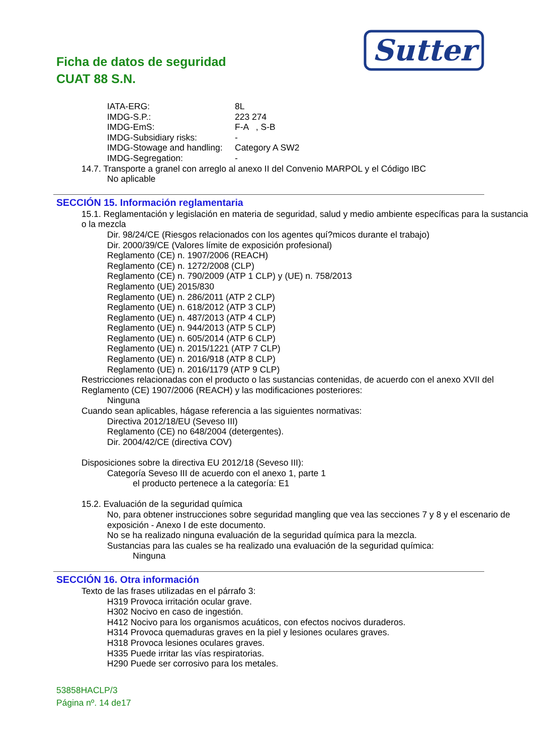Sutter
Ficha de datos de seguridad
CUAT 88 S.N.
IATA-ERG: 8L
IMDG-S.P.: 223 274
IMDG-EmS: F-A , S-B
IMDG-Subsidiary risks: -
IMDG-Stowage and handling: Category A SW2
IMDG-Segregation: -
14.7. Transporte a granel con arreglo al anexo II del Convenio MARPOL y el Código IBC
No aplicable
SECCIÓN 15. Información reglamentaria
15.1. Reglamentación y legislación en materia de seguridad, salud y medio ambiente específicas para la sustancia o la mezcla
Dir. 98/24/CE (Riesgos relacionados con los agentes quí?micos durante el trabajo)
Dir. 2000/39/CE (Valores límite de exposición profesional)
Reglamento (CE) n. 1907/2006 (REACH)
Reglamento (CE) n. 1272/2008 (CLP)
Reglamento (CE) n. 790/2009 (ATP 1 CLP) y (UE) n. 758/2013
Reglamento (UE) 2015/830
Reglamento (UE) n. 286/2011 (ATP 2 CLP)
Reglamento (UE) n. 618/2012 (ATP 3 CLP)
Reglamento (UE) n. 487/2013 (ATP 4 CLP)
Reglamento (UE) n. 944/2013 (ATP 5 CLP)
Reglamento (UE) n. 605/2014 (ATP 6 CLP)
Reglamento (UE) n. 2015/1221 (ATP 7 CLP)
Reglamento (UE) n. 2016/918 (ATP 8 CLP)
Reglamento (UE) n. 2016/1179 (ATP 9 CLP)
Restricciones relacionadas con el producto o las sustancias contenidas, de acuerdo con el anexo XVII del Reglamento (CE) 1907/2006 (REACH) y las modificaciones posteriores:
Ninguna
Cuando sean aplicables, hágase referencia a las siguientes normativas:
Directiva 2012/18/EU (Seveso III)
Reglamento (CE) no 648/2004 (detergentes).
Dir. 2004/42/CE (directiva COV)
Disposiciones sobre la directiva EU 2012/18 (Seveso III):
Categoría Seveso III de acuerdo con el anexo 1, parte 1
el producto pertenece a la categoría: E1
15.2. Evaluación de la seguridad química
No, para obtener instrucciones sobre seguridad mangling que vea las secciones 7 y 8 y el escenario de exposición - Anexo I de este documento.
No se ha realizado ninguna evaluación de la seguridad química para la mezcla.
Sustancias para las cuales se ha realizado una evaluación de la seguridad química:
Ninguna
SECCIÓN 16. Otra información
Texto de las frases utilizadas en el párrafo 3:
H319 Provoca irritación ocular grave.
H302 Nocivo en caso de ingestión.
H412 Nocivo para los organismos acuáticos, con efectos nocivos duraderos.
H314 Provoca quemaduras graves en la piel y lesiones oculares graves.
H318 Provoca lesiones oculares graves.
H335 Puede irritar las vías respiratorias.
H290 Puede ser corrosivo para los metales.
53858HACLP/3
Página nº. 14 de17